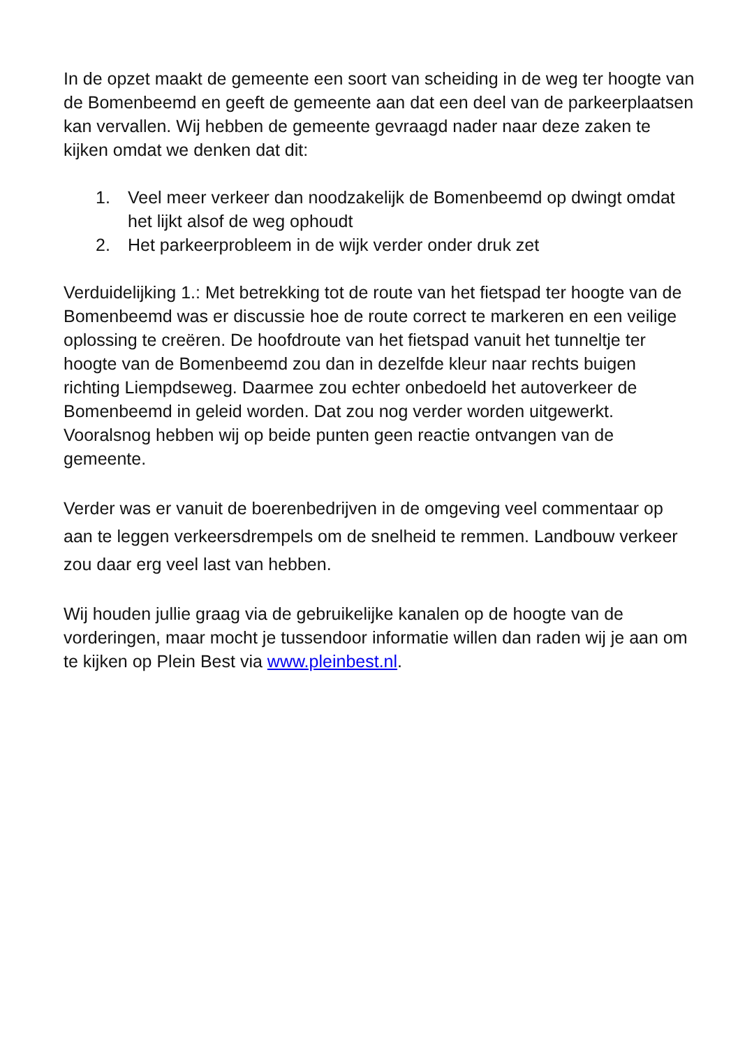In de opzet maakt de gemeente een soort van scheiding in de weg ter hoogte van de Bomenbeemd en geeft de gemeente aan dat een deel van de parkeerplaatsen kan vervallen. Wij hebben de gemeente gevraagd nader naar deze zaken te kijken omdat we denken dat dit:
1. Veel meer verkeer dan noodzakelijk de Bomenbeemd op dwingt omdat het lijkt alsof de weg ophoudt
2. Het parkeerprobleem in de wijk verder onder druk zet
Verduidelijking 1.: Met betrekking tot de route van het fietspad ter hoogte van de Bomenbeemd was er discussie hoe de route correct te markeren en een veilige oplossing te creëren. De hoofdroute van het fietspad vanuit het tunneltje ter hoogte van de Bomenbeemd zou dan in dezelfde kleur naar rechts buigen richting Liempdseweg. Daarmee zou echter onbedoeld het autoverkeer de Bomenbeemd in geleid worden. Dat zou nog verder worden uitgewerkt.
Vooralsnog hebben wij op beide punten geen reactie ontvangen van de gemeente.
Verder was er vanuit de boerenbedrijven in de omgeving veel commentaar op aan te leggen verkeersdrempels om de snelheid te remmen. Landbouw verkeer zou daar erg veel last van hebben.
Wij houden jullie graag via de gebruikelijke kanalen op de hoogte van de vorderingen, maar mocht je tussendoor informatie willen dan raden wij je aan om te kijken op Plein Best via www.pleinbest.nl.